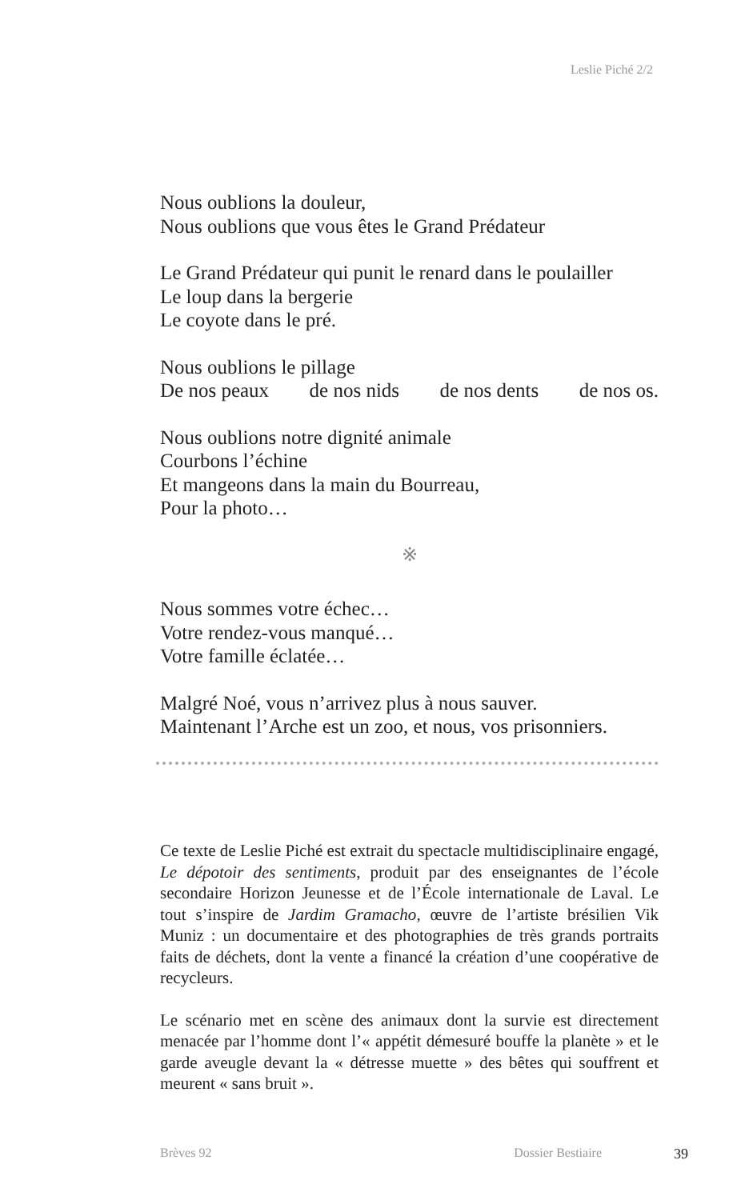Leslie Piché 2/2
Nous oublions la douleur,
Nous oublions que vous êtes le Grand Prédateur
Le Grand Prédateur qui punit le renard dans le poulailler
Le loup dans la bergerie
Le coyote dans le pré.
Nous oublions le pillage
De nos peaux de nos nids de nos dents de nos os.
Nous oublions notre dignité animale
Courbons l’échine
Et mangeons dans la main du Bourreau,
Pour la photo…
※
Nous sommes votre échec…
Votre rendez-vous manqué…
Votre famille éclatée…
Malgré Noé, vous n’arrivez plus à nous sauver.
Maintenant l’Arche est un zoo, et nous, vos prisonniers.
Ce texte de Leslie Piché est extrait du spectacle multidiscipli­naire engagé, Le dépotoir des sentiments, produit par des ensei­gnantes de l’école secondaire Horizon Jeunesse et de l’École internationale de Laval. Le tout s’inspire de Jardim Gramacho, œuvre de l’artiste brésilien Vik Muniz : un documentaire et des photographies de très grands portraits faits de déchets, dont la vente a financé la création d’une coopérative de recycleurs.
Le scénario met en scène des animaux dont la survie est direc­tement menacée par l’homme dont l’« appétit démesuré bouffe la planète » et le garde aveugle devant la « détresse muette » des bêtes qui souffrent et meurent « sans bruit ».
Brèves 92 Dossier Bestiaire 39